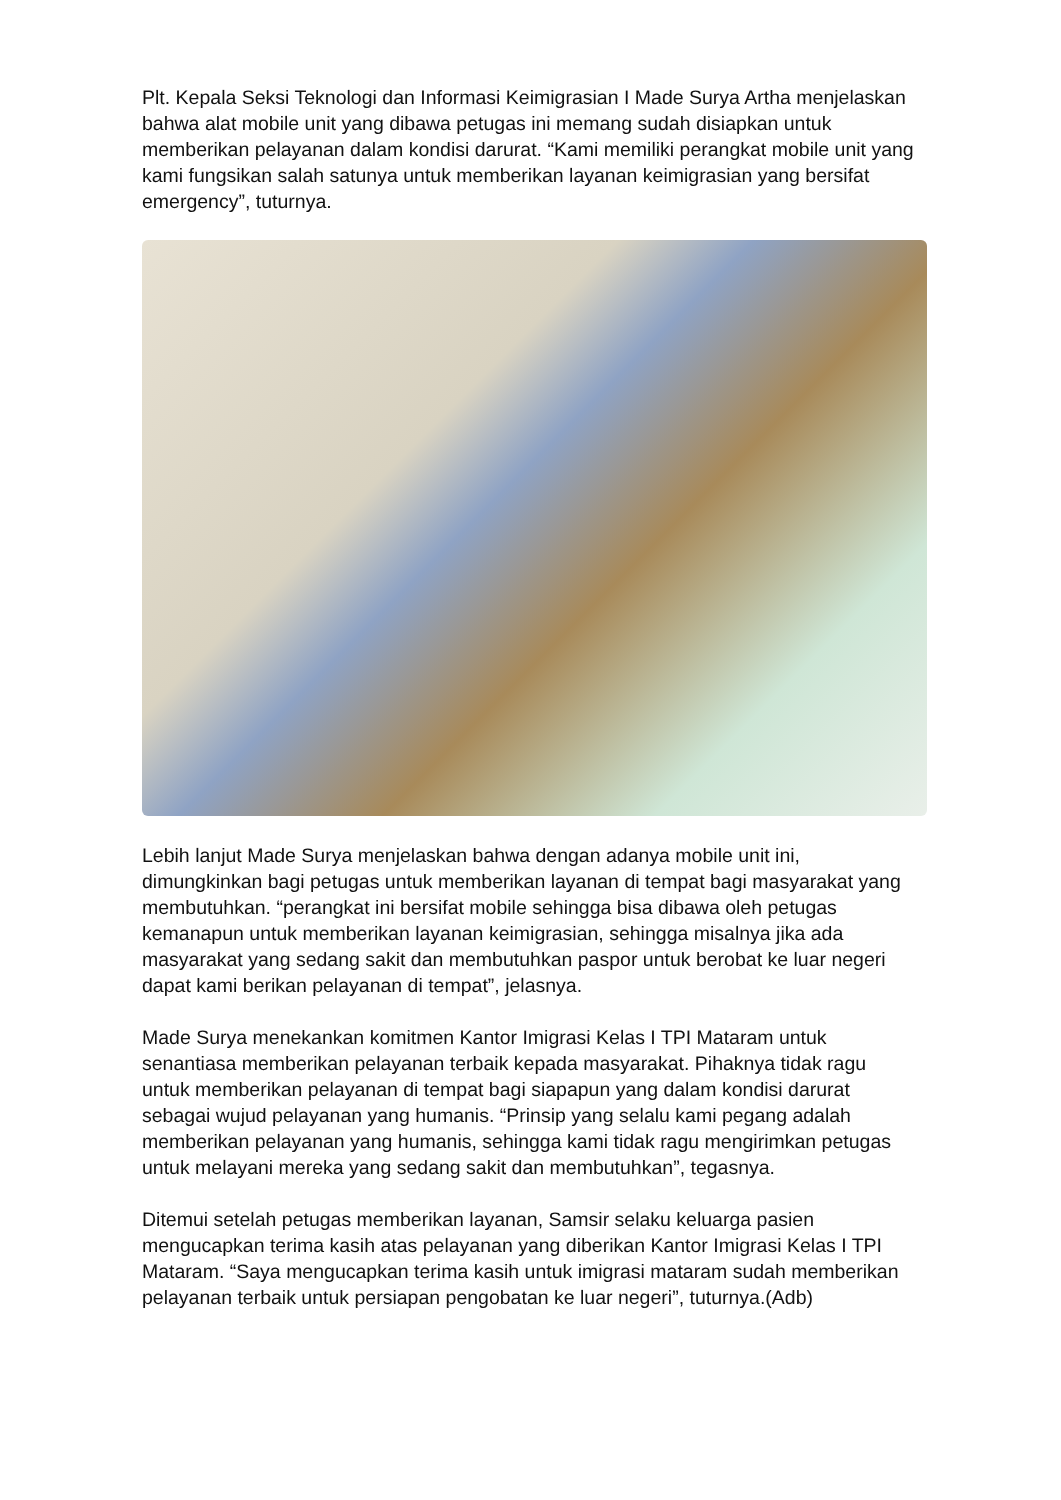Plt. Kepala Seksi Teknologi dan Informasi Keimigrasian I Made Surya Artha menjelaskan bahwa alat mobile unit yang dibawa petugas ini memang sudah disiapkan untuk memberikan pelayanan dalam kondisi darurat. “Kami memiliki perangkat mobile unit yang kami fungsikan salah satunya untuk memberikan layanan keimigrasian yang bersifat emergency”, tuturnya.
Lebih lanjut Made Surya menjelaskan bahwa dengan adanya mobile unit ini, dimungkinkan bagi petugas untuk memberikan layanan di tempat bagi masyarakat yang membutuhkan. “perangkat ini bersifat mobile sehingga bisa dibawa oleh petugas kemanapun untuk memberikan layanan keimigrasian, sehingga misalnya jika ada masyarakat yang sedang sakit dan membutuhkan paspor untuk berobat ke luar negeri dapat kami berikan pelayanan di tempat”, jelasnya.
Made Surya menekankan komitmen Kantor Imigrasi Kelas I TPI Mataram untuk senantiasa memberikan pelayanan terbaik kepada masyarakat. Pihaknya tidak ragu untuk memberikan pelayanan di tempat bagi siapapun yang dalam kondisi darurat sebagai wujud pelayanan yang humanis. “Prinsip yang selalu kami pegang adalah memberikan pelayanan yang humanis, sehingga kami tidak ragu mengirimkan petugas untuk melayani mereka yang sedang sakit dan membutuhkan”, tegasnya.
Ditemui setelah petugas memberikan layanan, Samsir selaku keluarga pasien mengucapkan terima kasih atas pelayanan yang diberikan Kantor Imigrasi Kelas I TPI Mataram. “Saya mengucapkan terima kasih untuk imigrasi mataram sudah memberikan pelayanan terbaik untuk persiapan pengobatan ke luar negeri”, tuturnya.(Adb)